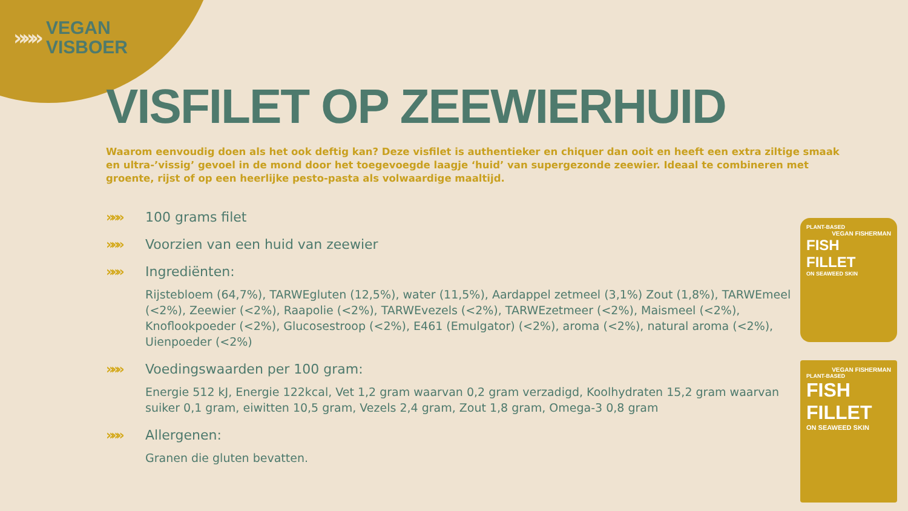»»»
VEGAN
VISBOER
VISFILET OP ZEEWIERHUID
Waarom eenvoudig doen als het ook deftig kan? Deze visfilet is authentieker en chiquer dan ooit en heeft een extra ziltige smaak en ultra-’vissig’ gevoel in de mond door het toegevoegde laagje ‘huid’ van supergezonde zeewier. Ideaal te combineren met groente, rijst of op een heerlijke pesto-pasta als volwaardige maaltijd.
»»» 100 grams filet
»»» Voorzien van een huid van zeewier
»»» Ingrediënten:
Rijstebloem (64,7%), TARWEgluten (12,5%), water (11,5%), Aardappel zetmeel (3,1%) Zout (1,8%), TARWEmeel (<2%), Zeewier (<2%), Raapolie (<2%), TARWEvezels (<2%), TARWEzetmeer (<2%), Maismeel (<2%), Knoflookpoeder (<2%), Glucosestroop (<2%), E461 (Emulgator) (<2%), aroma (<2%), natural aroma (<2%), Uienpoeder (<2%)
»»» Voedingswaarden per 100 gram:
Energie 512 kJ, Energie 122kcal, Vet 1,2 gram waarvan 0,2 gram verzadigd, Koolhydraten 15,2 gram waarvan suiker 0,1 gram, eiwitten 10,5 gram, Vezels 2,4 gram, Zout 1,8 gram, Omega-3 0,8 gram
»»» Allergenen:
Granen die gluten bevatten.
PLANT-BASED
VEGAN FISHERMAN
FISH FILLET
ON SEAWEED SKIN
VEGAN FISHERMAN
PLANT-BASED
FISH FILLET
ON SEAWEED SKIN